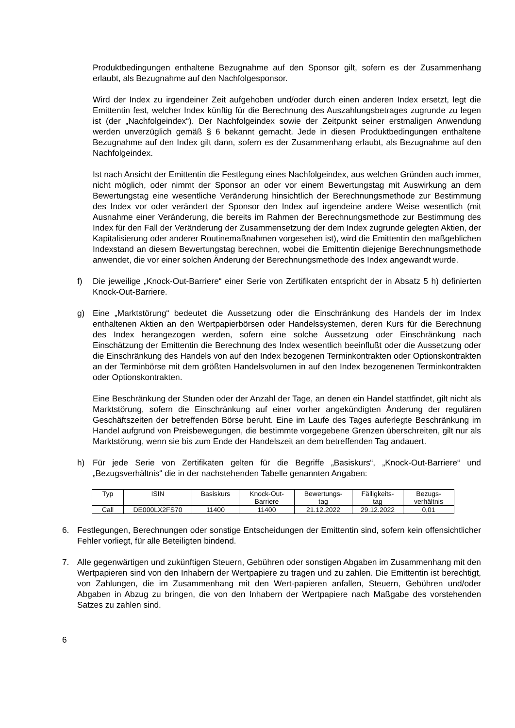Produktbedingungen enthaltene Bezugnahme auf den Sponsor gilt, sofern es der Zusammenhang erlaubt, als Bezugnahme auf den Nachfolgesponsor.
Wird der Index zu irgendeiner Zeit aufgehoben und/oder durch einen anderen Index ersetzt, legt die Emittentin fest, welcher Index künftig für die Berechnung des Auszahlungsbetrages zugrunde zu legen ist (der „Nachfolgeindex“). Der Nachfolgeindex sowie der Zeitpunkt seiner erstmaligen Anwendung werden unverzüglich gemäß § 6 bekannt gemacht. Jede in diesen Produktbedingungen enthaltene Bezugnahme auf den Index gilt dann, sofern es der Zusammenhang erlaubt, als Bezugnahme auf den Nachfolgeindex.
Ist nach Ansicht der Emittentin die Festlegung eines Nachfolgeindex, aus welchen Gründen auch immer, nicht möglich, oder nimmt der Sponsor an oder vor einem Bewertungstag mit Auswirkung an dem Bewertungstag eine wesentliche Veränderung hinsichtlich der Berechnungsmethode zur Bestimmung des Index vor oder verändert der Sponsor den Index auf irgendeine andere Weise wesentlich (mit Ausnahme einer Veränderung, die bereits im Rahmen der Berechnungsmethode zur Bestimmung des Index für den Fall der Veränderung der Zusammensetzung der dem Index zugrunde gelegten Aktien, der Kapitalisierung oder anderer Routinemaßnahmen vorgesehen ist), wird die Emittentin den maßgeblichen Indexstand an diesem Bewertungstag berechnen, wobei die Emittentin diejenige Berechnungsmethode anwendet, die vor einer solchen Änderung der Berechnungsmethode des Index angewandt wurde.
f) Die jeweilige „Knock-Out-Barriere“ einer Serie von Zertifikaten entspricht der in Absatz 5 h) definierten Knock-Out-Barriere.
g) Eine „Marktstörung“ bedeutet die Aussetzung oder die Einschränkung des Handels der im Index enthaltenen Aktien an den Wertpapierbörsen oder Handelssystemen, deren Kurs für die Berechnung des Index herangezogen werden, sofern eine solche Aussetzung oder Einschränkung nach Einschätzung der Emittentin die Berechnung des Index wesentlich beeinflußt oder die Aussetzung oder die Einschränkung des Handels von auf den Index bezogenen Terminkontrakten oder Optionskontrakten an der Terminbörse mit dem größten Handelsvolumen in auf den Index bezogenenen Terminkontrakten oder Optionskontrakten.
Eine Beschränkung der Stunden oder der Anzahl der Tage, an denen ein Handel stattfindet, gilt nicht als Marktstörung, sofern die Einschränkung auf einer vorher angekündigten Änderung der regulären Geschäftszeiten der betreffenden Börse beruht. Eine im Laufe des Tages auferlegte Beschränkung im Handel aufgrund von Preisbewegungen, die bestimmte vorgegebene Grenzen überschreiten, gilt nur als Marktstörung, wenn sie bis zum Ende der Handelszeit an dem betreffenden Tag andauert.
h) Für jede Serie von Zertifikaten gelten für die Begriffe „Basiskurs“, „Knock-Out-Barriere“ und „Bezugsverhältnis“ die in der nachstehenden Tabelle genannten Angaben:
| Typ | ISIN | Basiskurs | Knock-Out- Barriere | Bewertungs- tag | Fälligkeits- tag | Bezugs- verhältnis |
| --- | --- | --- | --- | --- | --- | --- |
| Call | DE000LX2FS70 | 11400 | 11400 | 21.12.2022 | 29.12.2022 | 0,01 |
6. Festlegungen, Berechnungen oder sonstige Entscheidungen der Emittentin sind, sofern kein offensichtlicher Fehler vorliegt, für alle Beteiligten bindend.
7. Alle gegenwärtigen und zukünftigen Steuern, Gebühren oder sonstigen Abgaben im Zusammenhang mit den Wertpapieren sind von den Inhabern der Wertpapiere zu tragen und zu zahlen. Die Emittentin ist berechtigt, von Zahlungen, die im Zusammenhang mit den Wert-papieren anfallen, Steuern, Gebühren und/oder Abgaben in Abzug zu bringen, die von den Inhabern der Wertpapiere nach Maßgabe des vorstehenden Satzes zu zahlen sind.
6